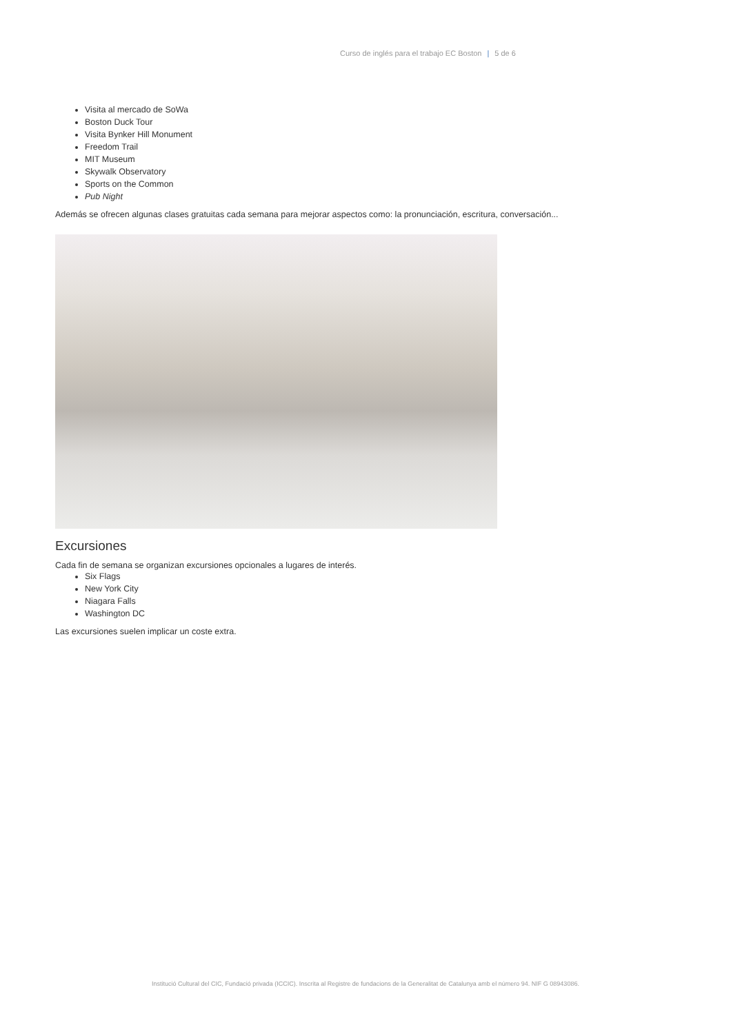Curso de inglés para el trabajo EC Boston | 5 de 6
Visita al mercado de SoWa
Boston Duck Tour
Visita Bynker Hill Monument
Freedom Trail
MIT Museum
Skywalk Observatory
Sports on the Common
Pub Night
Además se ofrecen algunas clases gratuitas cada semana para mejorar aspectos como: la pronunciación, escritura, conversación...
Excursiones
Cada fin de semana se organizan excursiones opcionales a lugares de interés.
Six Flags
New York City
Niagara Falls
Washington DC
Las excursiones suelen implicar un coste extra.
Institució Cultural del CIC, Fundació privada (ICCIC). Inscrita al Registre de fundacions de la Generalitat de Catalunya amb el número 94. NIF G 08943086.